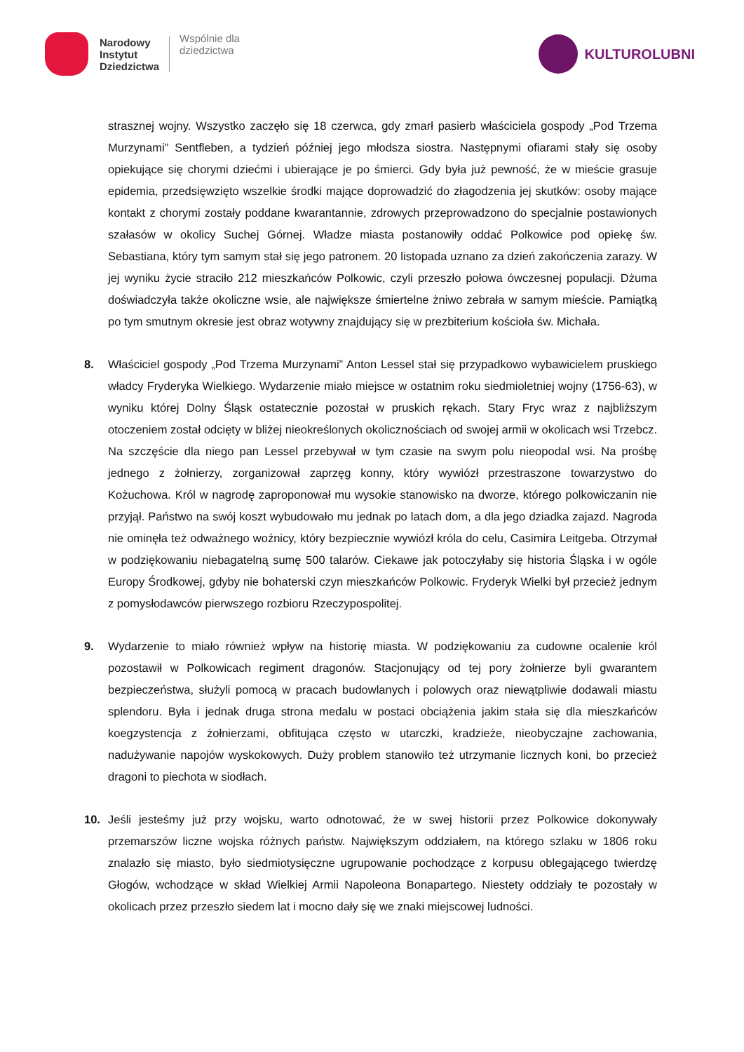Narodowy
Instytut
Dziedzictwa
Wspólnie dla
dziedzictwa
KULTUROLUBNI
strasznej wojny. Wszystko zaczęło się 18 czerwca, gdy zmarł pasierb właściciela gospody „Pod Trzema Murzynami” Sentfleben, a tydzień później jego młodsza siostra. Następnymi ofiarami stały się osoby opiekujące się chorymi dziećmi i ubierające je po śmierci. Gdy była już pewność, że w mieście grasuje epidemia, przedsięwzięto wszelkie środki mające doprowadzić do złagodzenia jej skutków: osoby mające kontakt z chorymi zostały poddane kwarantannie, zdrowych przeprowadzono do specjalnie postawionych szałasów w okolicy Suchej Górnej. Władze miasta postanowiły oddać Polkowice pod opiekę św. Sebastiana, który tym samym stał się jego patronem. 20 listopada uznano za dzień zakończenia zarazy. W jej wyniku życie straciło 212 mieszkańców Polkowic, czyli przeszło połowa ówczesnej populacji. Dżuma doświadczyła także okoliczne wsie, ale największe śmiertelne żniwo zebrała w samym mieście. Pamiątką po tym smutnym okresie jest obraz wotywny znajdujący się w prezbiterium kościoła św. Michała.
8. Właściciel gospody „Pod Trzema Murzynami” Anton Lessel stał się przypadkowo wybawicielem pruskiego władcy Fryderyka Wielkiego. Wydarzenie miało miejsce w ostatnim roku siedmioletniej wojny (1756-63), w wyniku której Dolny Śląsk ostatecznie pozostał w pruskich rękach. Stary Fryc wraz z najbliższym otoczeniem został odcięty w bliżej nieokreślonych okolicznościach od swojej armii w okolicach wsi Trzebcz. Na szczęście dla niego pan Lessel przebywał w tym czasie na swym polu nieopodal wsi. Na prośbę jednego z żołnierzy, zorganizował zaprzęg konny, który wywiózł przestraszone towarzystwo do Kożuchowa. Król w nagrodę zaproponował mu wysokie stanowisko na dworze, którego polkowiczanin nie przyjął. Państwo na swój koszt wybudowało mu jednak po latach dom, a dla jego dziadka zajazd. Nagroda nie ominęła też odważnego woźnicy, który bezpiecznie wywiózł króla do celu, Casimira Leitgeba. Otrzymał w podziękowaniu niebagatelną sumę 500 talarów. Ciekawe jak potoczyłaby się historia Śląska i w ogóle Europy Środkowej, gdyby nie bohaterski czyn mieszkańców Polkowic. Fryderyk Wielki był przecież jednym z pomysłodawców pierwszego rozbioru Rzeczypospolitej.
9. Wydarzenie to miało również wpływ na historię miasta. W podziękowaniu za cudowne ocalenie król pozostawił w Polkowicach regiment dragonów. Stacjonujący od tej pory żołnierze byli gwarantem bezpieczeństwa, służyli pomocą w pracach budowlanych i polowych oraz niewątpliwie dodawali miastu splendoru. Była i jednak druga strona medalu w postaci obciążenia jakim stała się dla mieszkańców koegzystencja z żołnierzami, obfitująca często w utarczki, kradzieże, nieobyczajne zachowania, nadużywanie napojów wyskokowych. Duży problem stanowiło też utrzymanie licznych koni, bo przecież dragoni to piechota w siodłach.
10. Jeśli jesteśmy już przy wojsku, warto odnotować, że w swej historii przez Polkowice dokonywały przemarszów liczne wojska różnych państw. Największym oddziałem, na którego szlaku w 1806 roku znalazło się miasto, było siedmiotysięczne ugrupowanie pochodzące z korpusu oblegającego twierdzę Głogów, wchodzące w skład Wielkiej Armii Napoleona Bonapartego. Niestety oddziały te pozostały w okolicach przez przeszło siedem lat i mocno dały się we znaki miejscowej ludności.